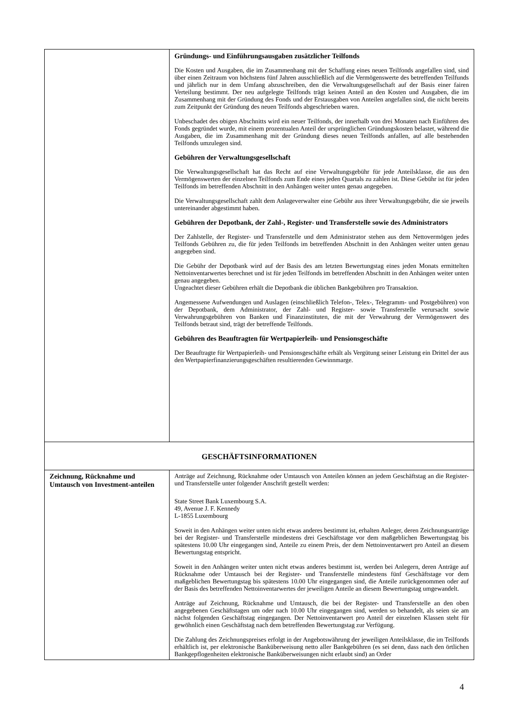| | Gründungs- und Einführungsausgaben zusätzlicher Teilfonds Die Kosten und Ausgaben, die im Zusammenhang mit der Schaffung eines neuen Teilfonds angefallen sind, sind über einen Zeitraum von höchstens fünf Jahren ausschließlich auf die Vermögenswerte des betreffenden Teilfunds und jährlich nur in dem Umfang abzuschreiben, den die Verwaltungsgesellschaft auf der Basis einer fairen Verteilung bestimmt. Der neu aufgelegte Teilfonds trägt keinen Anteil an den Kosten und Ausgaben, die im Zusammenhang mit der Gründung des Fonds und der Erstausgaben von Anteilen angefallen sind, die nicht bereits zum Zeitpunkt der Gründung des neuen Teilfonds abgeschrieben waren. Unbeschadet des obigen Abschnitts wird ein neuer Teilfonds, der innerhalb von drei Monaten nach Einführen des Fonds gegründet wurde, mit einem prozentualen Anteil der ursprünglichen Gründungskosten belastet, während die Ausgaben, die im Zusammenhang mit der Gründung dieses neuen Teilfonds anfallen, auf alle bestehenden Teilfonds umzulegen sind. Gebühren der Verwaltungsgesellschaft Die Verwaltungsgesellschaft hat das Recht auf eine Verwaltungsgebühr für jede Anteilsklasse, die aus den Vermögenswerten der einzelnen Teilfonds zum Ende eines jeden Quartals zu zahlen ist. Diese Gebühr ist für jeden Teilfonds im betreffenden Abschnitt in den Anhängen weiter unten genau angegeben. Die Verwaltungsgesellschaft zahlt dem Anlageverwalter eine Gebühr aus ihrer Verwaltungsgebühr, die sie jeweils untereinander abgestimmt haben. Gebühren der Depotbank, der Zahl-, Register- und Transferstelle sowie des Administrators Der Zahlstelle, der Register- und Transferstelle und dem Administrator stehen aus dem Nettovermögen jedes Teilfonds Gebühren zu, die für jeden Teilfonds im betreffenden Abschnitt in den Anhängen weiter unten genau angegeben sind. Die Gebühr der Depotbank wird auf der Basis des am letzten Bewertungstag eines jeden Monats ermittelten Nettoinventarwertes berechnet und ist für jeden Teilfonds im betreffenden Abschnitt in den Anhängen weiter unten genau angegeben. Ungeachtet dieser Gebühren erhält die Depotbank die üblichen Bankgebühren pro Transaktion. Angemessene Aufwendungen und Auslagen (einschließlich Telefon-, Telex-, Telegramm- und Postgebühren) von der Depotbank, dem Administrator, der Zahl- und Register- sowie Transferstelle verursacht sowie Verwahrungsgebühren von Banken und Finanzinstituten, die mit der Verwahrung der Vermögenswert des Teilfonds betraut sind, trägt der betreffende Teilfonds. Gebühren des Beauftragten für Wertpapierleih- und Pensionsgeschäfte Der Beauftragte für Wertpapierleih- und Pensionsgeschäfte erhält als Vergütung seiner Leistung ein Drittel der aus den Wertpapierfinanzierungsgeschäften resultierenden Gewinnmarge. |
| GESCHÄFTSINFORMATIONEN | |
| Zeichnung, Rücknahme und Umtausch von Investment-anteilen | Anträge auf Zeichnung, Rücknahme oder Umtausch von Anteilen können an jedem Geschäftstag an die Register- und Transferstelle unter folgender Anschrift gestellt werden: State Street Bank Luxembourg S.A. 49, Avenue J. F. Kennedy L-1855 Luxembourg Soweit in den Anhängen weiter unten nicht etwas anderes bestimmt ist, erhalten Anleger, deren Zeichnungsanträge bei der Register- und Transferstelle mindestens drei Geschäftstage vor dem maßgeblichen Bewertungstag bis spätestens 10.00 Uhr eingegangen sind, Anteile zu einem Preis, der dem Nettoinventarwert pro Anteil an diesem Bewertungstag entspricht. Soweit in den Anhängen weiter unten nicht etwas anderes bestimmt ist, werden bei Anlegern, deren Anträge auf Rücknahme oder Umtausch bei der Register- und Transferstelle mindestens fünf Geschäftstage vor dem maßgeblichen Bewertungstag bis spätestens 10.00 Uhr eingegangen sind, die Anteile zurückgenommen oder auf der Basis des betreffenden Nettoinventarwertes der jeweiligen Anteile an diesem Bewertungstag umgewandelt. Anträge auf Zeichnung, Rücknahme und Umtausch, die bei der Register- und Transferstelle an den oben angegebenen Geschäftstagen um oder nach 10.00 Uhr eingegangen sind, werden so behandelt, als seien sie am nächst folgenden Geschäftstag eingegangen. Der Nettoinventarwert pro Anteil der einzelnen Klassen steht für gewöhnlich einen Geschäftstag nach dem betreffenden Bewertungstag zur Verfügung. Die Zahlung des Zeichnungspreises erfolgt in der Angebotswährung der jeweiligen Anteilsklasse, die im Teilfonds erhältlich ist, per elektronische Banküberweisung netto aller Bankgebühren (es sei denn, dass nach den örtlichen Bankgepflogenheiten elektronische Banküberweisungen nicht erlaubt sind) an Order |
4